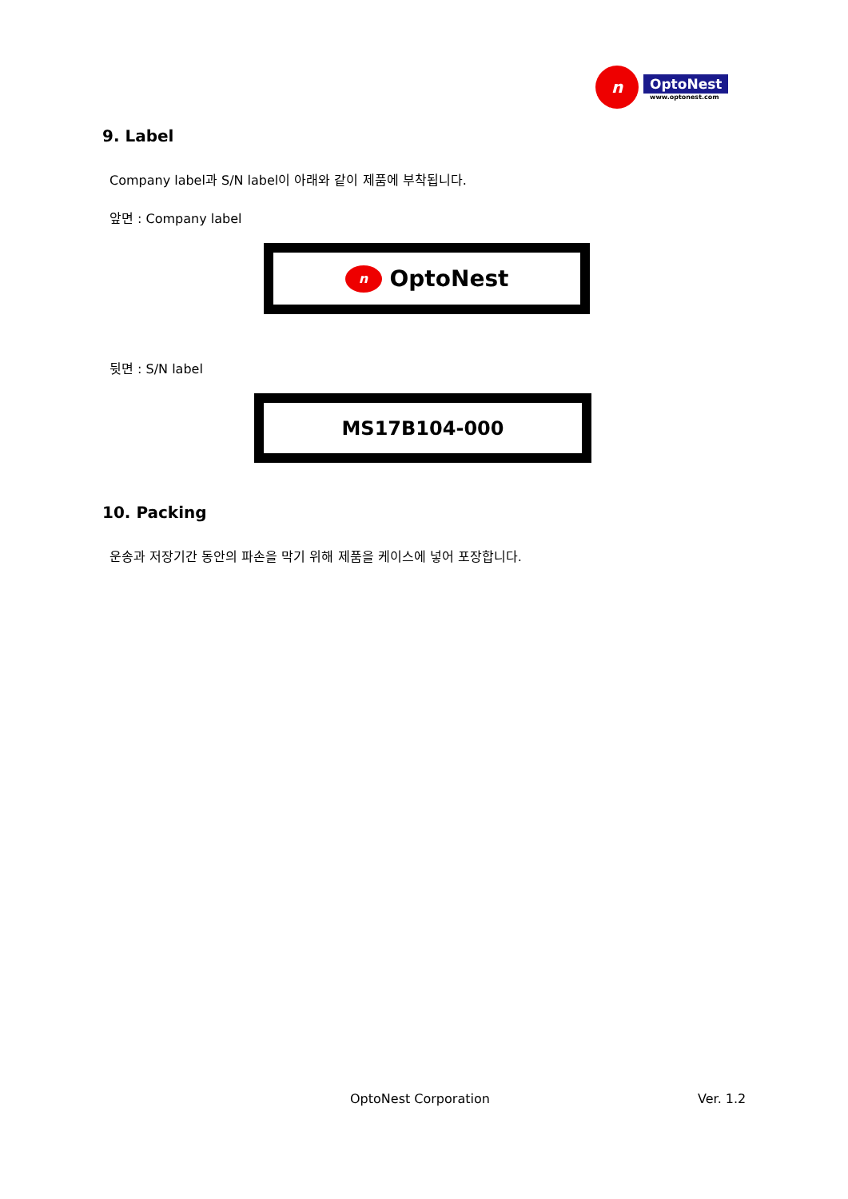n
OptoNest
www.optonest.com
9. Label
Company label과 S/N label이 아래와 같이 제품에 부착됩니다.
앞면 : Company label
n
OptoNest
뒷면 : S/N label
MS17B104-000
10. Packing
운송과 저장기간 동안의 파손을 막기 위해 제품을 케이스에 넣어 포장합니다.
OptoNest Corporation Ver. 1.2